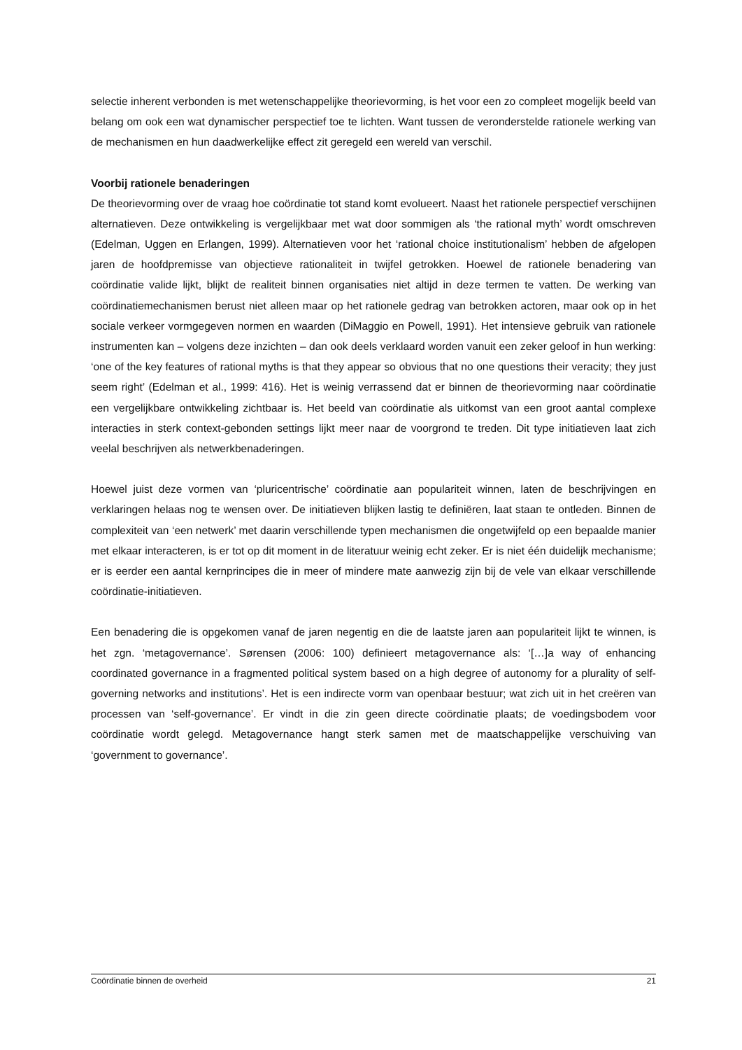selectie inherent verbonden is met wetenschappelijke theorievorming, is het voor een zo compleet mogelijk beeld van belang om ook een wat dynamischer perspectief toe te lichten. Want tussen de veronderstelde rationele werking van de mechanismen en hun daadwerkelijke effect zit geregeld een wereld van verschil.
Voorbij rationele benaderingen
De theorievorming over de vraag hoe coördinatie tot stand komt evolueert. Naast het rationele perspectief verschijnen alternatieven. Deze ontwikkeling is vergelijkbaar met wat door sommigen als ‘the rational myth’ wordt omschreven (Edelman, Uggen en Erlangen, 1999). Alternatieven voor het ‘rational choice institutionalism’ hebben de afgelopen jaren de hoofdpremisse van objectieve rationaliteit in twijfel getrokken. Hoewel de rationele benadering van coördinatie valide lijkt, blijkt de realiteit binnen organisaties niet altijd in deze termen te vatten. De werking van coördinatiemechanismen berust niet alleen maar op het rationele gedrag van betrokken actoren, maar ook op in het sociale verkeer vormgegeven normen en waarden (DiMaggio en Powell, 1991). Het intensieve gebruik van rationele instrumenten kan – volgens deze inzichten – dan ook deels verklaard worden vanuit een zeker geloof in hun werking: ‘one of the key features of rational myths is that they appear so obvious that no one questions their veracity; they just seem right’ (Edelman et al., 1999: 416). Het is weinig verrassend dat er binnen de theorievorming naar coördinatie een vergelijkbare ontwikkeling zichtbaar is. Het beeld van coördinatie als uitkomst van een groot aantal complexe interacties in sterk context-gebonden settings lijkt meer naar de voorgrond te treden. Dit type initiatieven laat zich veelal beschrijven als netwerkbenaderingen.
Hoewel juist deze vormen van ‘pluricentrische’ coördinatie aan populariteit winnen, laten de beschrijvingen en verklaringen helaas nog te wensen over. De initiatieven blijken lastig te definiëren, laat staan te ontleden. Binnen de complexiteit van ‘een netwerk’ met daarin verschillende typen mechanismen die ongetwijfeld op een bepaalde manier met elkaar interacteren, is er tot op dit moment in de literatuur weinig echt zeker. Er is niet één duidelijk mechanisme; er is eerder een aantal kernprincipes die in meer of mindere mate aanwezig zijn bij de vele van elkaar verschillende coördinatie-initiatieven.
Een benadering die is opgekomen vanaf de jaren negentig en die de laatste jaren aan populariteit lijkt te winnen, is het zgn. ‘metagovernance’. Sørensen (2006: 100) definieert metagovernance als: ‘[…]a way of enhancing coordinated governance in a fragmented political system based on a high degree of autonomy for a plurality of self-governing networks and institutions’. Het is een indirecte vorm van openbaar bestuur; wat zich uit in het creëren van processen van ‘self-governance’. Er vindt in die zin geen directe coördinatie plaats; de voedingsbodem voor coördinatie wordt gelegd. Metagovernance hangt sterk samen met de maatschappelijke verschuiving van ‘government to governance’.
Coördinatie binnen de overheid 21